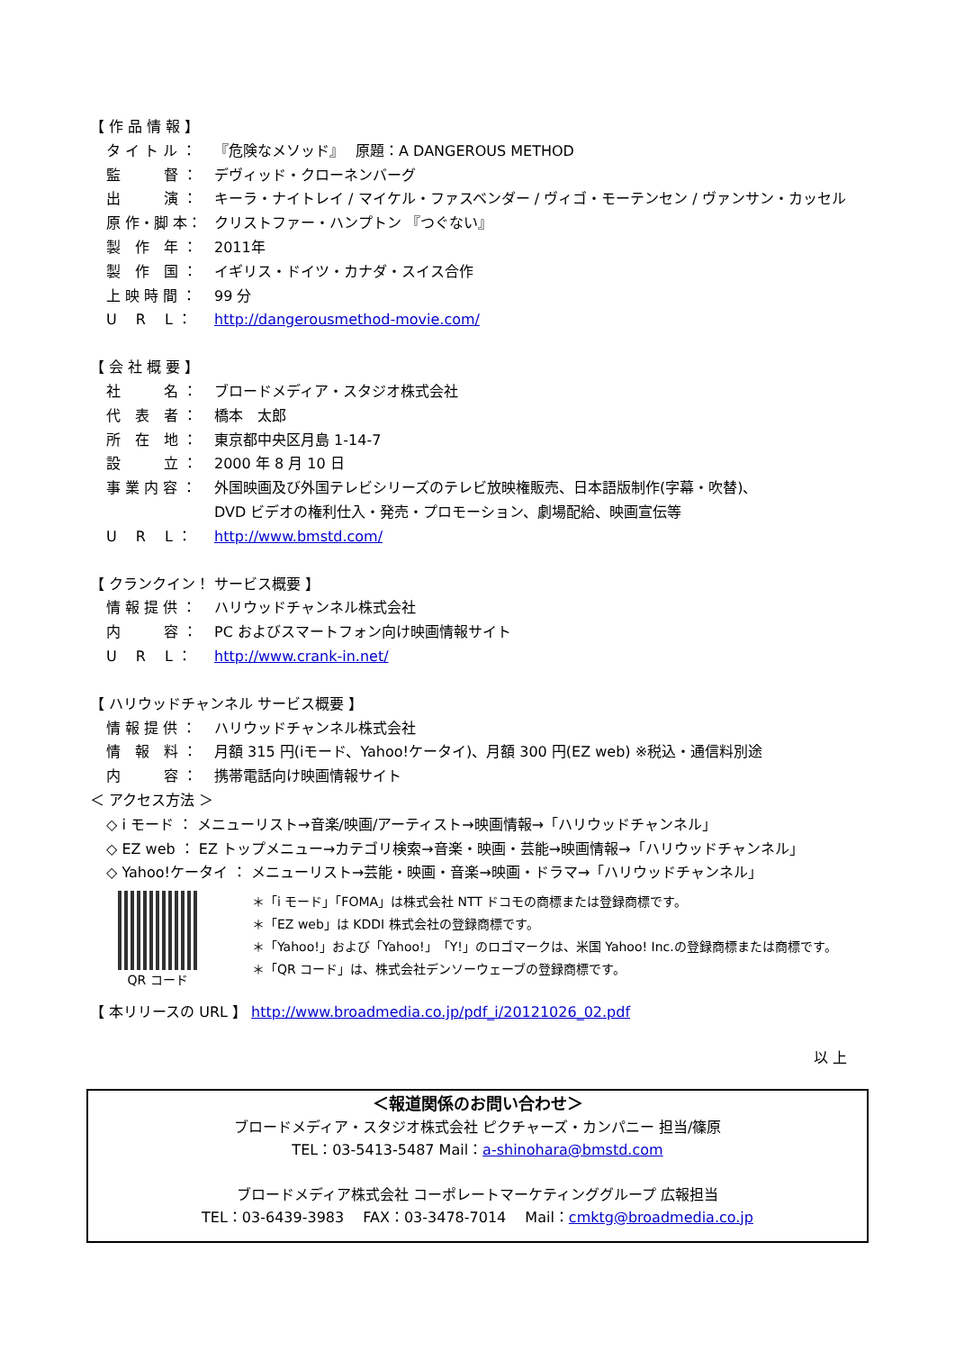【 作 品 情 報 】
タ イ ト ル ： 『危険なメソッド』　 原題：A DANGEROUS METHOD
監　　　督 ： デヴィッド・クローネンバーグ
出　　　演 ： キーラ・ナイトレイ / マイケル・ファスベンダー / ヴィゴ・モーテンセン / ヴァンサン・カッセル
原 作・脚 本： クリストファー・ハンプトン 『つぐない』
製　作　年 ： 2011年
製　作　国 ： イギリス・ドイツ・カナダ・スイス合作
上 映 時 間 ： 99 分
U　 R　 L ： http://dangerousmethod-movie.com/
【 会 社 概 要 】
社　　　名 ： ブロードメディア・スタジオ株式会社
代　表　者 ： 橋本　太郎
所　在　地 ： 東京都中央区月島 1-14-7
設　　　立 ： 2000 年 8 月 10 日
事 業 内 容 ： 外国映画及び外国テレビシリーズのテレビ放映権販売、日本語版制作(字幕・吹替)、
DVD ビデオの権利仕入・発売・プロモーション、劇場配給、映画宣伝等
U　 R　 L ： http://www.bmstd.com/
【 クランクイン！ サービス概要 】
情 報 提 供 ： ハリウッドチャンネル株式会社
内　　　容 ： PC およびスマートフォン向け映画情報サイト
U　 R　 L ： http://www.crank-in.net/
【 ハリウッドチャンネル サービス概要 】
情 報 提 供 ： ハリウッドチャンネル株式会社
情　報　料 ： 月額 315 円(iモード、Yahoo!ケータイ)、月額 300 円(EZ web) ※税込・通信料別途
内　　　容 ： 携帯電話向け映画情報サイト
＜ アクセス方法 ＞
◇ i モード ： メニューリスト→音楽/映画/アーティスト→映画情報→「ハリウッドチャンネル」
◇ EZ web ： EZ トップメニュー→カテゴリ検索→音楽・映画・芸能→映画情報→「ハリウッドチャンネル」
◇ Yahoo!ケータイ ： メニューリスト→芸能・映画・音楽→映画・ドラマ→「ハリウッドチャンネル」
QR コード
＊「i モード」「FOMA」は株式会社 NTT ドコモの商標または登録商標です。
＊「EZ web」は KDDI 株式会社の登録商標です。
＊「Yahoo!」および「Yahoo!」「Y!」のロゴマークは、米国 Yahoo! Inc.の登録商標または商標です。
＊「QR コード」は、株式会社デンソーウェーブの登録商標です。
【 本リリースの URL 】 http://www.broadmedia.co.jp/pdf_i/20121026_02.pdf
以 上
＜報道関係のお問い合わせ＞
ブロードメディア・スタジオ株式会社 ピクチャーズ・カンパニー 担当/篠原
TEL：03-5413-5487 Mail：a-shinohara@bmstd.com
ブロードメディア株式会社 コーポレートマーケティンググループ 広報担当
TEL：03-6439-3983　 FAX：03-3478-7014　 Mail：cmktg@broadmedia.co.jp